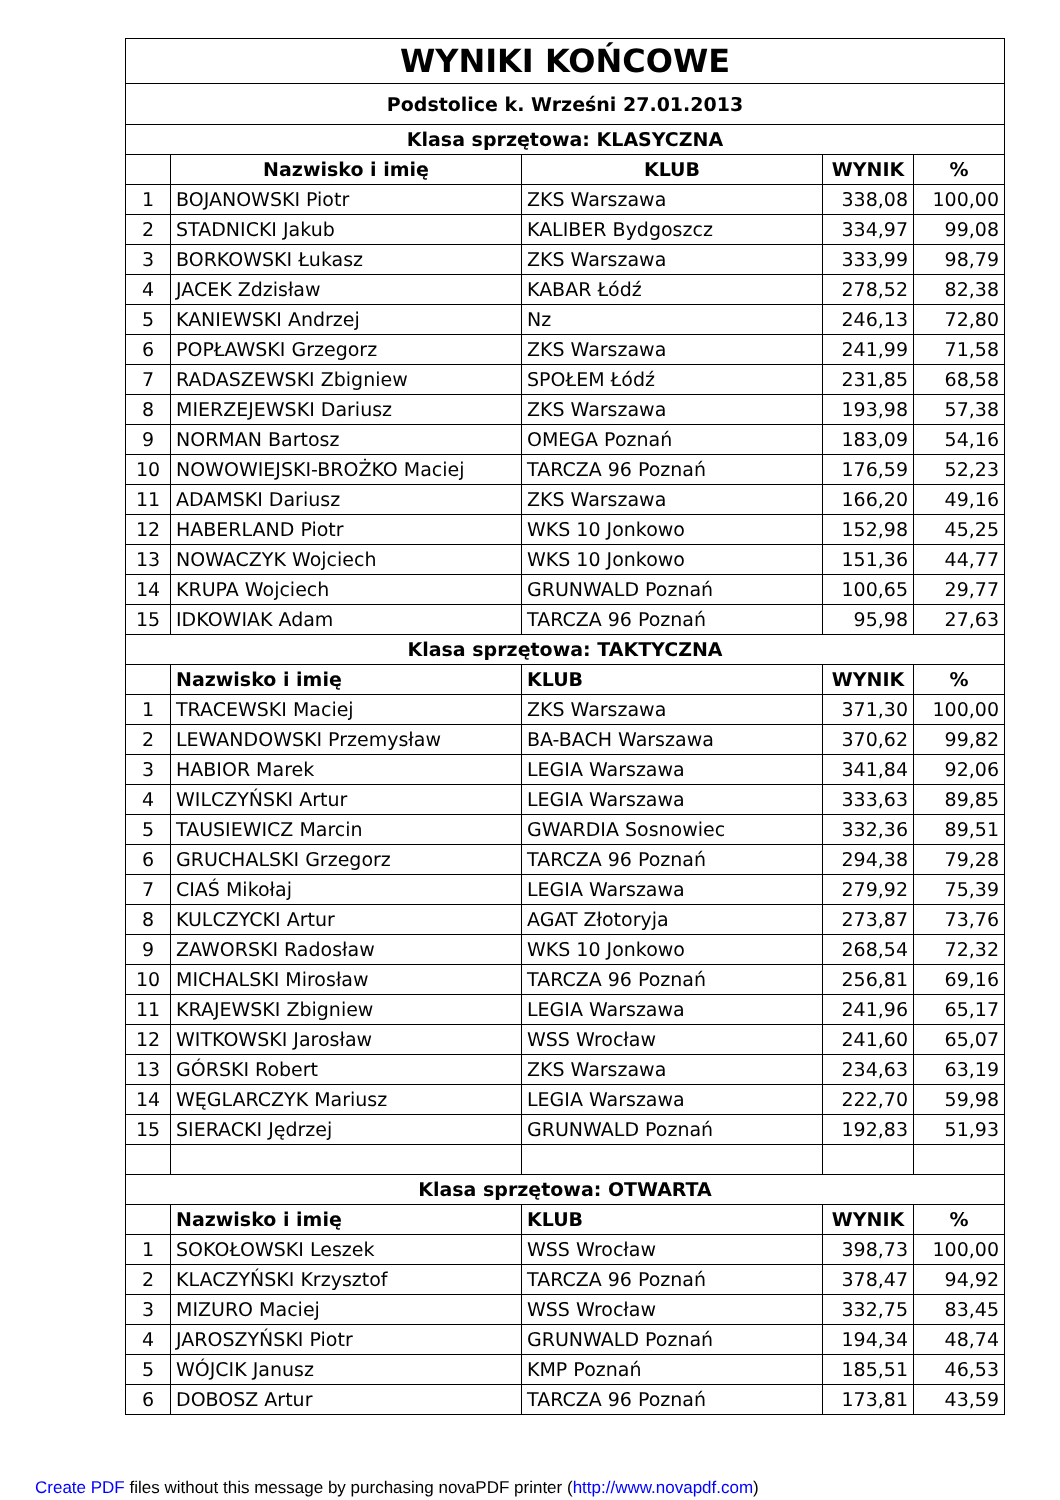| WYNIKI KOŃCOWE | | | | |
| --- | --- | --- | --- | --- |
| Podstolice k. Wrześni 27.01.2013 | | | | |
| Klasa sprzętowa: KLASYCZNA | | | | |
| | Nazwisko i imię | KLUB | WYNIK | % |
| 1 | BOJANOWSKI Piotr | ZKS Warszawa | 338,08 | 100,00 |
| 2 | STADNICKI Jakub | KALIBER Bydgoszcz | 334,97 | 99,08 |
| 3 | BORKOWSKI Łukasz | ZKS Warszawa | 333,99 | 98,79 |
| 4 | JACEK Zdzisław | KABAR Łódź | 278,52 | 82,38 |
| 5 | KANIEWSKI Andrzej | Nz | 246,13 | 72,80 |
| 6 | POPŁAWSKI Grzegorz | ZKS Warszawa | 241,99 | 71,58 |
| 7 | RADASZEWSKI Zbigniew | SPOŁEM Łódź | 231,85 | 68,58 |
| 8 | MIERZEJEWSKI Dariusz | ZKS Warszawa | 193,98 | 57,38 |
| 9 | NORMAN Bartosz | OMEGA Poznań | 183,09 | 54,16 |
| 10 | NOWOWIEJSKI-BROŻKO Maciej | TARCZA 96 Poznań | 176,59 | 52,23 |
| 11 | ADAMSKI Dariusz | ZKS Warszawa | 166,20 | 49,16 |
| 12 | HABERLAND Piotr | WKS 10 Jonkowo | 152,98 | 45,25 |
| 13 | NOWACZYK Wojciech | WKS 10 Jonkowo | 151,36 | 44,77 |
| 14 | KRUPA Wojciech | GRUNWALD Poznań | 100,65 | 29,77 |
| 15 | IDKOWIAK Adam | TARCZA 96 Poznań | 95,98 | 27,63 |
| Klasa sprzętowa: TAKTYCZNA | | | | |
| | Nazwisko i imię | KLUB | WYNIK | % |
| 1 | TRACEWSKI Maciej | ZKS Warszawa | 371,30 | 100,00 |
| 2 | LEWANDOWSKI Przemysław | BA-BACH Warszawa | 370,62 | 99,82 |
| 3 | HABIOR Marek | LEGIA Warszawa | 341,84 | 92,06 |
| 4 | WILCZYŃSKI Artur | LEGIA Warszawa | 333,63 | 89,85 |
| 5 | TAUSIEWICZ Marcin | GWARDIA Sosnowiec | 332,36 | 89,51 |
| 6 | GRUCHALSKI Grzegorz | TARCZA 96 Poznań | 294,38 | 79,28 |
| 7 | CIAŚ Mikołaj | LEGIA Warszawa | 279,92 | 75,39 |
| 8 | KULCZYCKI Artur | AGAT Złotoryja | 273,87 | 73,76 |
| 9 | ZAWORSKI Radosław | WKS 10 Jonkowo | 268,54 | 72,32 |
| 10 | MICHALSKI Mirosław | TARCZA 96 Poznań | 256,81 | 69,16 |
| 11 | KRAJEWSKI Zbigniew | LEGIA Warszawa | 241,96 | 65,17 |
| 12 | WITKOWSKI Jarosław | WSS Wrocław | 241,60 | 65,07 |
| 13 | GÓRSKI Robert | ZKS Warszawa | 234,63 | 63,19 |
| 14 | WĘGLARCZYK Mariusz | LEGIA Warszawa | 222,70 | 59,98 |
| 15 | SIERACKI Jędrzej | GRUNWALD Poznań | 192,83 | 51,93 |
| Klasa sprzętowa: OTWARTA | | | | |
| | Nazwisko i imię | KLUB | WYNIK | % |
| 1 | SOKOŁOWSKI Leszek | WSS Wrocław | 398,73 | 100,00 |
| 2 | KLACZYŃSKI Krzysztof | TARCZA 96 Poznań | 378,47 | 94,92 |
| 3 | MIZURO Maciej | WSS Wrocław | 332,75 | 83,45 |
| 4 | JAROSZYŃSKI Piotr | GRUNWALD Poznań | 194,34 | 48,74 |
| 5 | WÓJCIK Janusz | KMP Poznań | 185,51 | 46,53 |
| 6 | DOBOSZ Artur | TARCZA 96 Poznań | 173,81 | 43,59 |
Create PDF files without this message by purchasing novaPDF printer (http://www.novapdf.com)